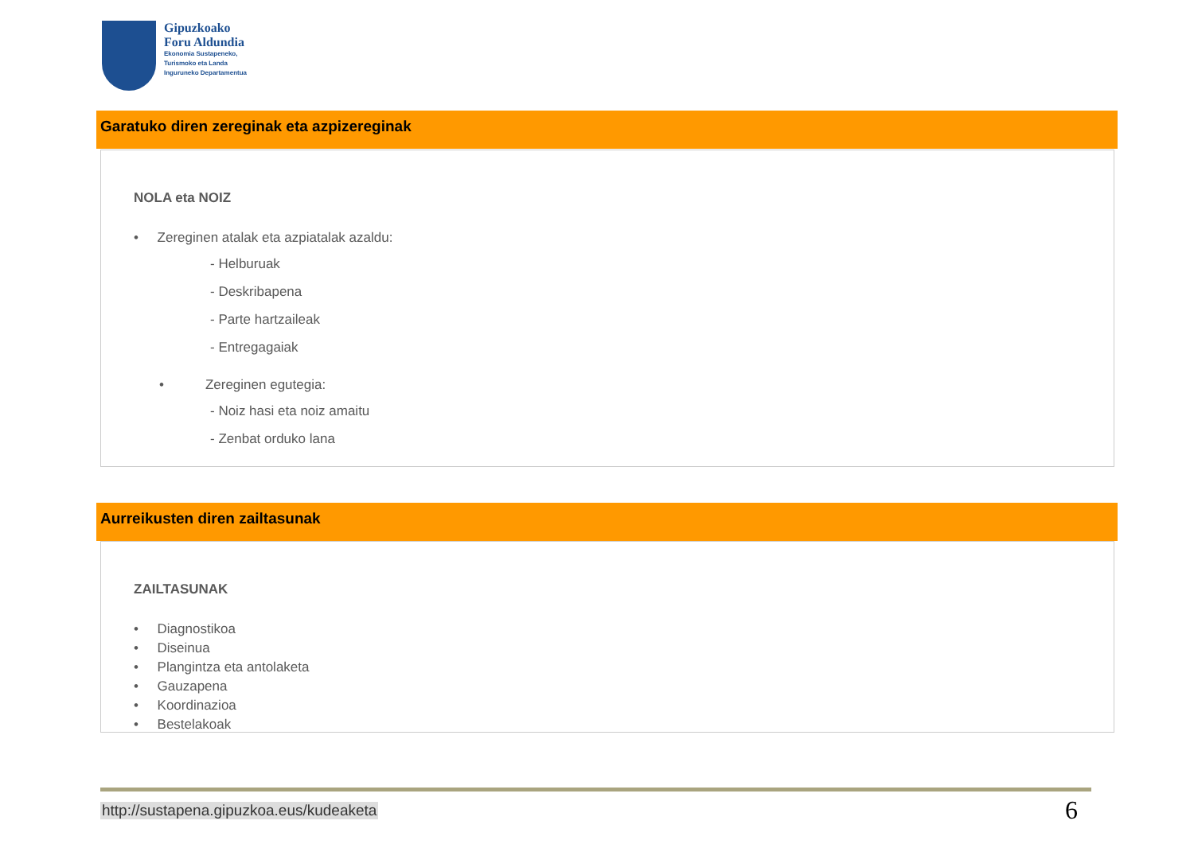Gipuzkoako
Foru Aldundia
Ekonomia Sustapeneko,
Turismoko eta Landa
Inguruneko Departamentua
Garatuko diren zereginak eta azpizereginak
NOLA eta NOIZ
• Zereginen atalak eta azpiatalak azaldu:
- Helburuak
- Deskribapena
- Parte hartzaileak
- Entregagaiak
• Zereginen egutegia:
- Noiz hasi eta noiz amaitu
- Zenbat orduko lana
Aurreikusten diren zailtasunak
ZAILTASUNAK
• Diagnostikoa
• Diseinua
• Plangintza eta antolaketa
• Gauzapena
• Koordinazioa
• Bestelakoak
http://sustapena.gipuzkoa.eus/kudeaketa
6